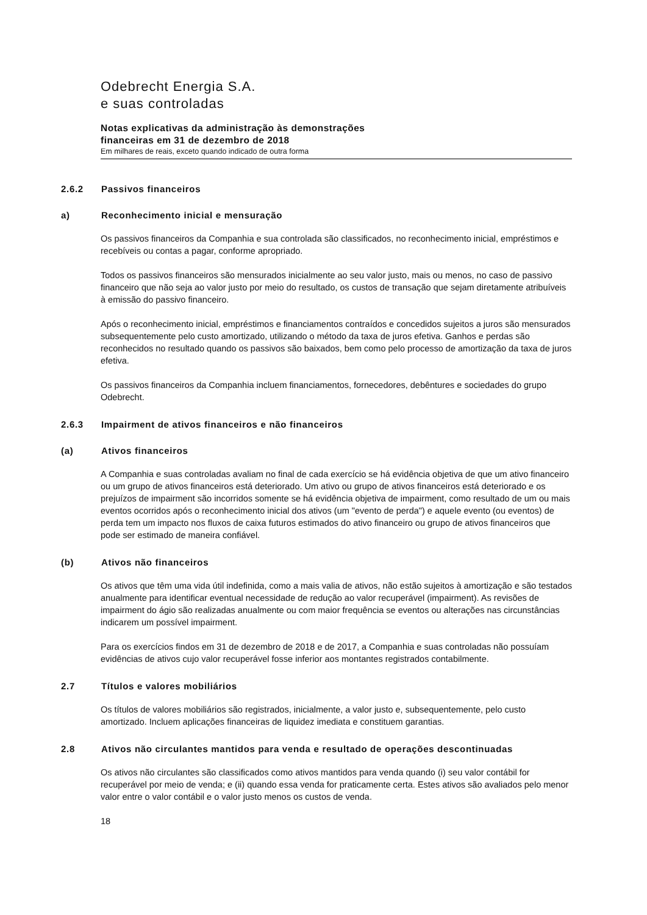Odebrecht Energia S.A.
e suas controladas
Notas explicativas da administração às demonstrações
financeiras em 31 de dezembro de 2018
Em milhares de reais, exceto quando indicado de outra forma
2.6.2 Passivos financeiros
a) Reconhecimento inicial e mensuração
Os passivos financeiros da Companhia e sua controlada são classificados, no reconhecimento inicial, empréstimos e recebíveis ou contas a pagar, conforme apropriado.
Todos os passivos financeiros são mensurados inicialmente ao seu valor justo, mais ou menos, no caso de passivo financeiro que não seja ao valor justo por meio do resultado, os custos de transação que sejam diretamente atribuíveis à emissão do passivo financeiro.
Após o reconhecimento inicial, empréstimos e financiamentos contraídos e concedidos sujeitos a juros são mensurados subsequentemente pelo custo amortizado, utilizando o método da taxa de juros efetiva. Ganhos e perdas são reconhecidos no resultado quando os passivos são baixados, bem como pelo processo de amortização da taxa de juros efetiva.
Os passivos financeiros da Companhia incluem financiamentos, fornecedores, debêntures e sociedades do grupo Odebrecht.
2.6.3 Impairment de ativos financeiros e não financeiros
(a) Ativos financeiros
A Companhia e suas controladas avaliam no final de cada exercício se há evidência objetiva de que um ativo financeiro ou um grupo de ativos financeiros está deteriorado. Um ativo ou grupo de ativos financeiros está deteriorado e os prejuízos de impairment são incorridos somente se há evidência objetiva de impairment, como resultado de um ou mais eventos ocorridos após o reconhecimento inicial dos ativos (um "evento de perda") e aquele evento (ou eventos) de perda tem um impacto nos fluxos de caixa futuros estimados do ativo financeiro ou grupo de ativos financeiros que pode ser estimado de maneira confiável.
(b) Ativos não financeiros
Os ativos que têm uma vida útil indefinida, como a mais valia de ativos, não estão sujeitos à amortização e são testados anualmente para identificar eventual necessidade de redução ao valor recuperável (impairment). As revisões de impairment do ágio são realizadas anualmente ou com maior frequência se eventos ou alterações nas circunstâncias indicarem um possível impairment.
Para os exercícios findos em 31 de dezembro de 2018 e de 2017, a Companhia e suas controladas não possuíam evidências de ativos cujo valor recuperável fosse inferior aos montantes registrados contabilmente.
2.7 Títulos e valores mobiliários
Os títulos de valores mobiliários são registrados, inicialmente, a valor justo e, subsequentemente, pelo custo amortizado. Incluem aplicações financeiras de liquidez imediata e constituem garantias.
2.8 Ativos não circulantes mantidos para venda e resultado de operações descontinuadas
Os ativos não circulantes são classificados como ativos mantidos para venda quando (i) seu valor contábil for recuperável por meio de venda; e (ii) quando essa venda for praticamente certa. Estes ativos são avaliados pelo menor valor entre o valor contábil e o valor justo menos os custos de venda.
18